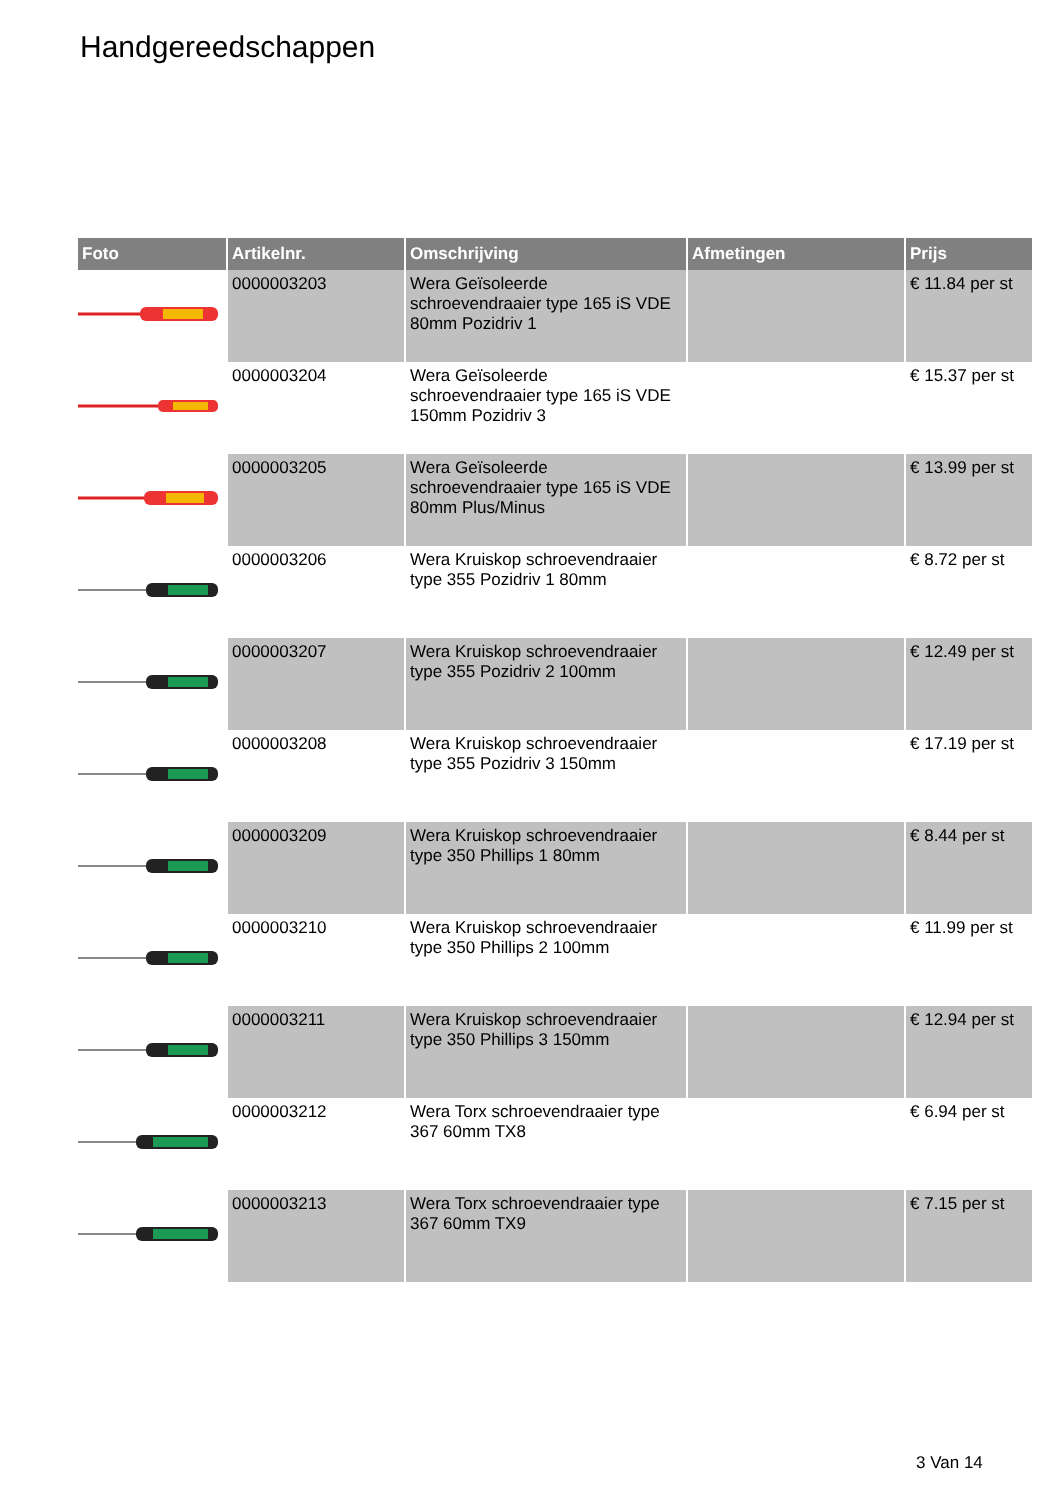Handgereedschappen
| Foto | Artikelnr. | Omschrijving | Afmetingen | Prijs |
| --- | --- | --- | --- | --- |
| | 0000003203 | Wera Geïsoleerde schroevendraaier type 165 iS VDE 80mm Pozidriv 1 | | € 11.84 per st |
| | 0000003204 | Wera Geïsoleerde schroevendraaier type 165 iS VDE 150mm Pozidriv 3 | | € 15.37 per st |
| | 0000003205 | Wera Geïsoleerde schroevendraaier type 165 iS VDE 80mm Plus/Minus | | € 13.99 per st |
| | 0000003206 | Wera Kruiskop schroevendraaier type 355 Pozidriv 1 80mm | | € 8.72 per st |
| | 0000003207 | Wera Kruiskop schroevendraaier type 355 Pozidriv 2 100mm | | € 12.49 per st |
| | 0000003208 | Wera Kruiskop schroevendraaier type 355 Pozidriv 3 150mm | | € 17.19 per st |
| | 0000003209 | Wera Kruiskop schroevendraaier type 350 Phillips 1 80mm | | € 8.44 per st |
| | 0000003210 | Wera Kruiskop schroevendraaier type 350 Phillips 2 100mm | | € 11.99 per st |
| | 0000003211 | Wera Kruiskop schroevendraaier type 350 Phillips 3 150mm | | € 12.94 per st |
| | 0000003212 | Wera Torx schroevendraaier type 367 60mm TX8 | | € 6.94 per st |
| | 0000003213 | Wera Torx schroevendraaier type 367 60mm TX9 | | € 7.15 per st |
3 Van 14